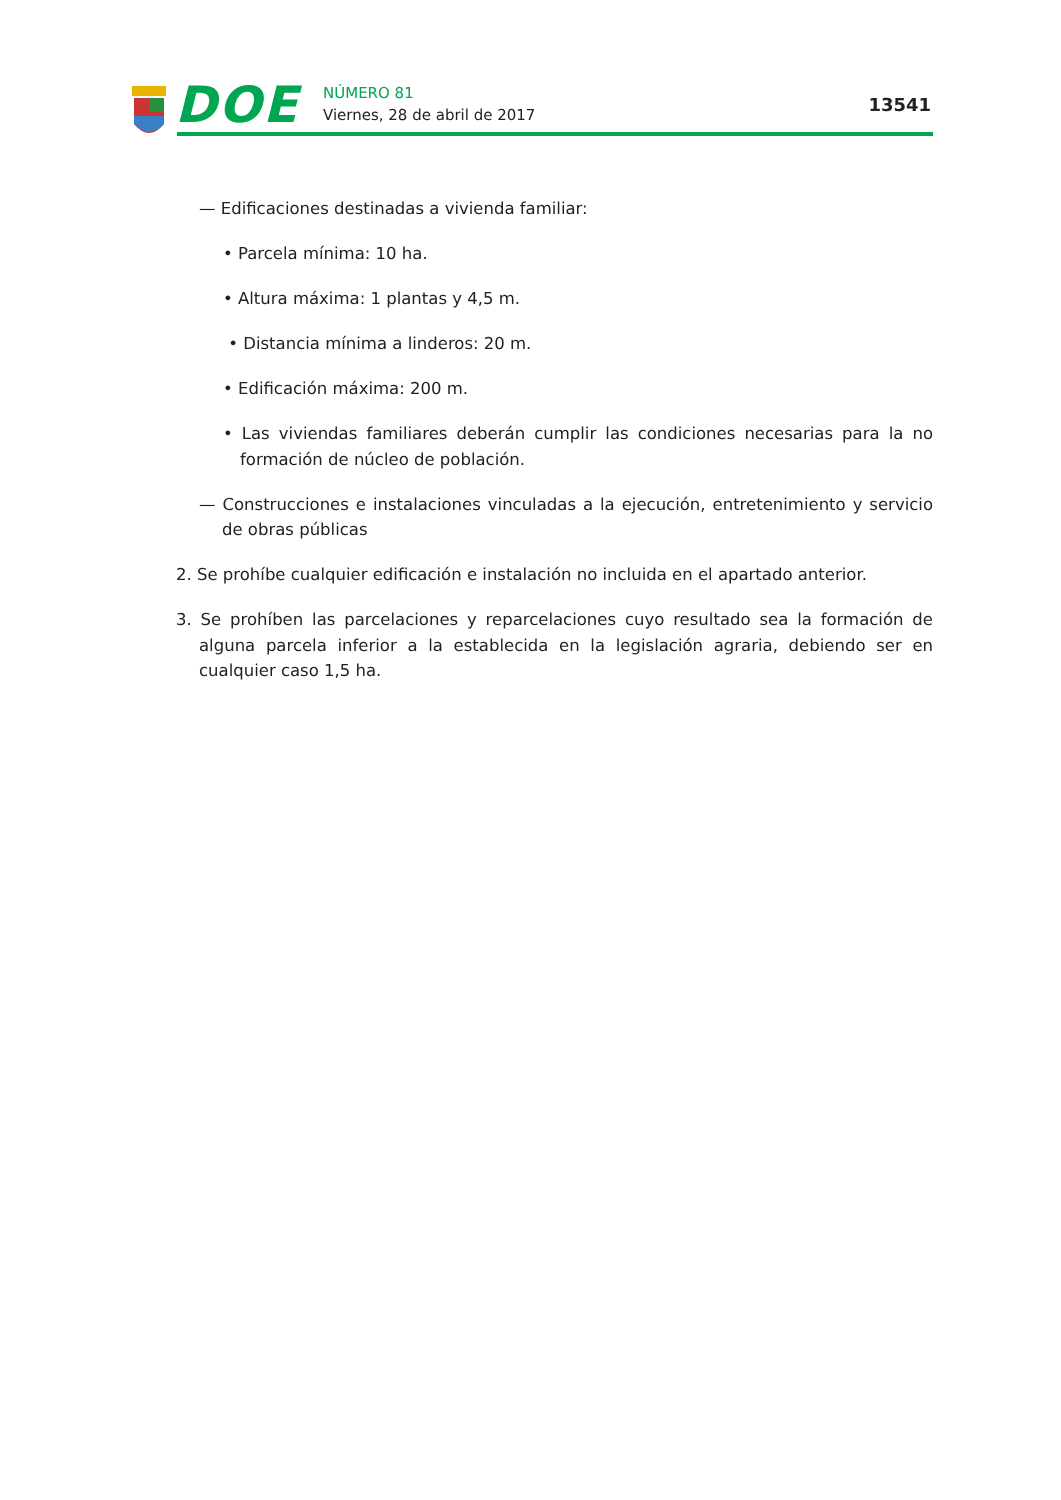DOE NÚMERO 81
Viernes, 28 de abril de 2017 13541
— Edificaciones destinadas a vivienda familiar:
• Parcela mínima: 10 ha.
• Altura máxima: 1 plantas y 4,5 m.
• Distancia mínima a linderos: 20 m.
• Edificación máxima: 200 m.
• Las viviendas familiares deberán cumplir las condiciones necesarias para la no formación de núcleo de población.
— Construcciones e instalaciones vinculadas a la ejecución, entretenimiento y servicio de obras públicas
2. Se prohíbe cualquier edificación e instalación no incluida en el apartado anterior.
3. Se prohíben las parcelaciones y reparcelaciones cuyo resultado sea la formación de alguna parcela inferior a la establecida en la legislación agraria, debiendo ser en cualquier caso 1,5 ha.